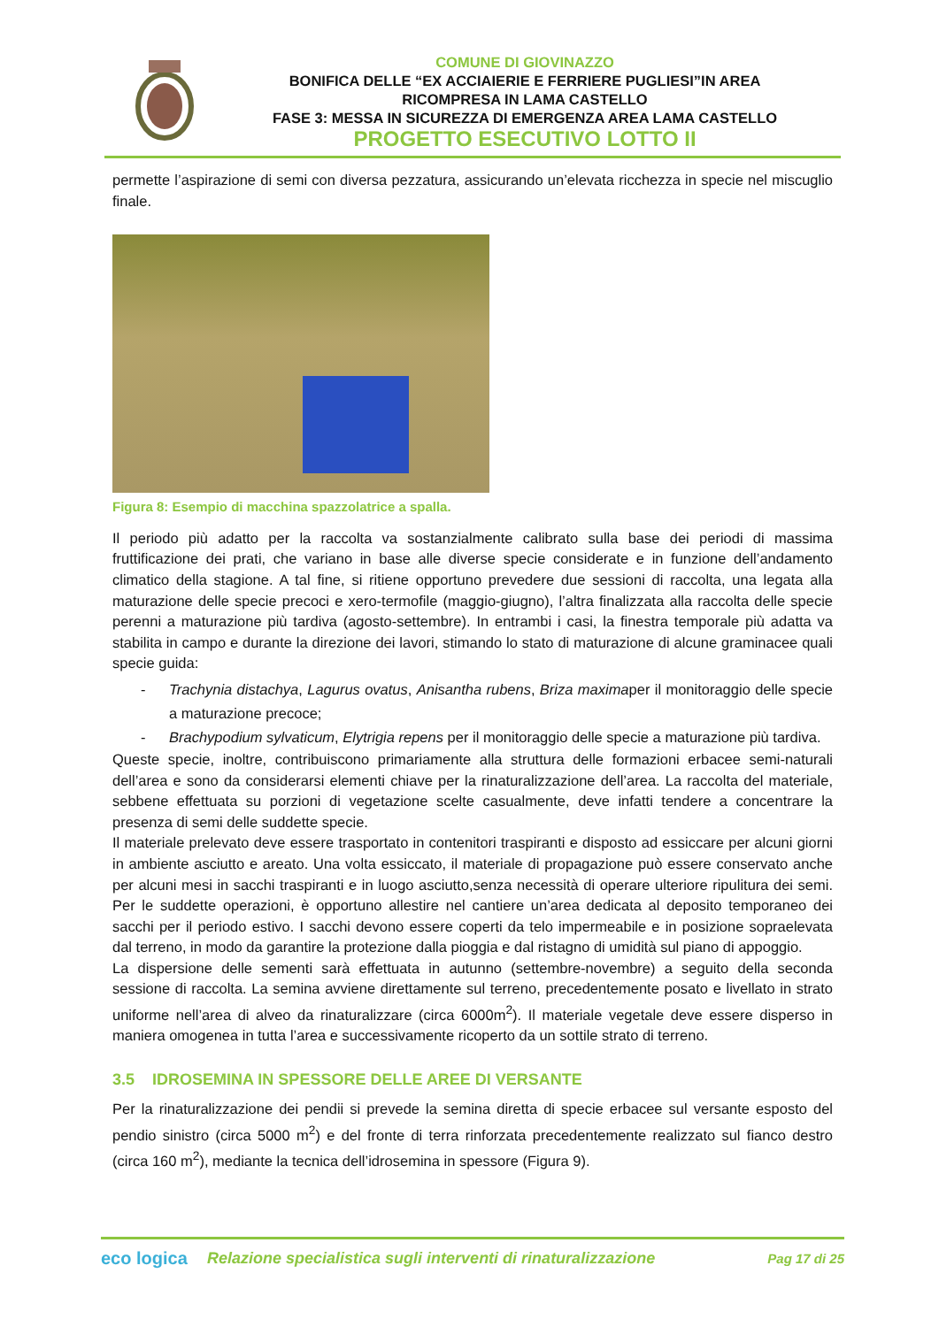COMUNE DI GIOVINAZZO
BONIFICA DELLE “EX ACCIAIERIE E FERRIERE PUGLIESI”IN AREA
RICOMPRESA IN LAMA CASTELLO
FASE 3: MESSA IN SICUREZZA DI EMERGENZA AREA LAMA CASTELLO
PROGETTO ESECUTIVO LOTTO II
permette l’aspirazione di semi con diversa pezzatura, assicurando un’elevata ricchezza in specie nel miscuglio finale.
Figura 8: Esempio di macchina spazzolatrice a spalla.
Il periodo più adatto per la raccolta va sostanzialmente calibrato sulla base dei periodi di massima fruttificazione dei prati, che variano in base alle diverse specie considerate e in funzione dell’andamento climatico della stagione. A tal fine, si ritiene opportuno prevedere due sessioni di raccolta, una legata alla maturazione delle specie precoci e xero-termofile (maggio-giugno), l’altra finalizzata alla raccolta delle specie perenni a maturazione più tardiva (agosto-settembre). In entrambi i casi, la finestra temporale più adatta va stabilita in campo e durante la direzione dei lavori, stimando lo stato di maturazione di alcune graminacee quali specie guida:
- Trachynia distachya, Lagurus ovatus, Anisantha rubens, Briza maximaper il monitoraggio delle specie a maturazione precoce;
- Brachypodium sylvaticum, Elytrigia repens per il monitoraggio delle specie a maturazione più tardiva.
Queste specie, inoltre, contribuiscono primariamente alla struttura delle formazioni erbacee semi-naturali dell’area e sono da considerarsi elementi chiave per la rinaturalizzazione dell’area. La raccolta del materiale, sebbene effettuata su porzioni di vegetazione scelte casualmente, deve infatti tendere a concentrare la presenza di semi delle suddette specie.
Il materiale prelevato deve essere trasportato in contenitori traspiranti e disposto ad essiccare per alcuni giorni in ambiente asciutto e areato. Una volta essiccato, il materiale di propagazione può essere conservato anche per alcuni mesi in sacchi traspiranti e in luogo asciutto,senza necessità di operare ulteriore ripulitura dei semi. Per le suddette operazioni, è opportuno allestire nel cantiere un’area dedicata al deposito temporaneo dei sacchi per il periodo estivo. I sacchi devono essere coperti da telo impermeabile e in posizione sopraelevata dal terreno, in modo da garantire la protezione dalla pioggia e dal ristagno di umidità sul piano di appoggio.
La dispersione delle sementi sarà effettuata in autunno (settembre-novembre) a seguito della seconda sessione di raccolta. La semina avviene direttamente sul terreno, precedentemente posato e livellato in strato uniforme nell’area di alveo da rinaturalizzare (circa 6000m<sup>2</sup>). Il materiale vegetale deve essere disperso in maniera omogenea in tutta l’area e successivamente ricoperto da un sottile strato di terreno.
3.5 IDROSEMINA IN SPESSORE DELLE AREE DI VERSANTE
Per la rinaturalizzazione dei pendii si prevede la semina diretta di specie erbacee sul versante esposto del pendio sinistro (circa 5000 m<sup>2</sup>) e del fronte di terra rinforzata precedentemente realizzato sul fianco destro (circa 160 m<sup>2</sup>), mediante la tecnica dell’idrosemina in spessore (Figura 9).
eco logica
Relazione specialistica sugli interventi di rinaturalizzazione
Pag 17 di 25